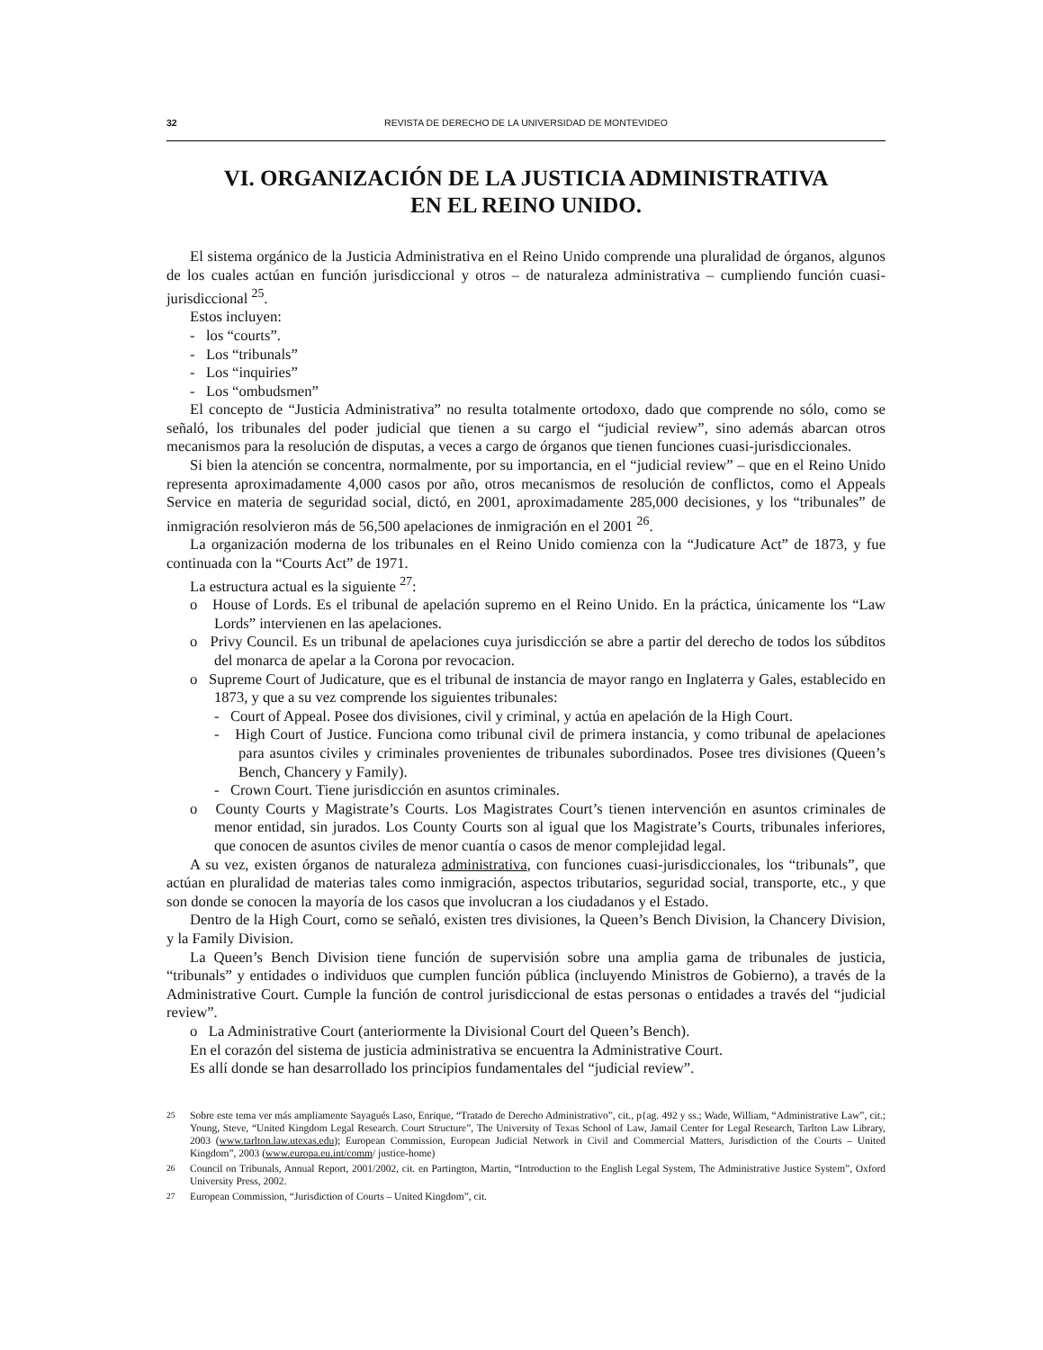32 REVISTA DE DERECHO DE LA UNIVERSIDAD DE MONTEVIDEO
VI. ORGANIZACIÓN DE LA JUSTICIA ADMINISTRATIVA
EN EL REINO UNIDO.
El sistema orgánico de la Justicia Administrativa en el Reino Unido comprende una pluralidad de órganos, algunos de los cuales actúan en función jurisdiccional y otros – de naturaleza administrativa – cumpliendo función cuasi-jurisdiccional <sup>25</sup>.
Estos incluyen:
- los “courts”.
- Los “tribunals”
- Los “inquiries”
- Los “ombudsmen”
El concepto de “Justicia Administrativa” no resulta totalmente ortodoxo, dado que comprende no sólo, como se señaló, los tribunales del poder judicial que tienen a su cargo el “judicial review”, sino además abarcan otros mecanismos para la resolución de disputas, a veces a cargo de órganos que tienen funciones cuasi-jurisdiccionales.
Si bien la atención se concentra, normalmente, por su importancia, en el “judicial review” – que en el Reino Unido representa aproximadamente 4,000 casos por año, otros mecanismos de resolución de conflictos, como el Appeals Service en materia de seguridad social, dictó, en 2001, aproximadamente 285,000 decisiones, y los “tribunales” de inmigración resolvieron más de 56,500 apelaciones de inmigración en el 2001 <sup>26</sup>.
La organización moderna de los tribunales en el Reino Unido comienza con la “Judicature Act” de 1873, y fue continuada con la “Courts Act” de 1971.
La estructura actual es la siguiente <sup>27</sup>:
o House of Lords. Es el tribunal de apelación supremo en el Reino Unido. En la práctica, únicamente los “Law Lords” intervienen en las apelaciones.
o Privy Council. Es un tribunal de apelaciones cuya jurisdicción se abre a partir del derecho de todos los súbditos del monarca de apelar a la Corona por revocacion.
o Supreme Court of Judicature, que es el tribunal de instancia de mayor rango en Inglaterra y Gales, establecido en 1873, y que a su vez comprende los siguientes tribunales:
- Court of Appeal. Posee dos divisiones, civil y criminal, y actúa en apelación de la High Court.
- High Court of Justice. Funciona como tribunal civil de primera instancia, y como tribunal de apelaciones para asuntos civiles y criminales provenientes de tribunales subordinados. Posee tres divisiones (Queen’s Bench, Chancery y Family).
- Crown Court. Tiene jurisdicción en asuntos criminales.
o County Courts y Magistrate’s Courts. Los Magistrates Court’s tienen intervención en asuntos criminales de menor entidad, sin jurados. Los County Courts son al igual que los Magistrate’s Courts, tribunales inferiores, que conocen de asuntos civiles de menor cuantía o casos de menor complejidad legal.
A su vez, existen órganos de naturaleza administrativa, con funciones cuasi-jurisdiccionales, los “tribunals”, que actúan en pluralidad de materias tales como inmigración, aspectos tributarios, seguridad social, transporte, etc., y que son donde se conocen la mayoría de los casos que involucran a los ciudadanos y el Estado.
Dentro de la High Court, como se señaló, existen tres divisiones, la Queen’s Bench Division, la Chancery Division, y la Family Division.
La Queen’s Bench Division tiene función de supervisión sobre una amplia gama de tribunales de justicia, “tribunals” y entidades o individuos que cumplen función pública (incluyendo Ministros de Gobierno), a través de la Administrative Court. Cumple la función de control jurisdiccional de estas personas o entidades a través del “judicial review”.
o La Administrative Court (anteriormente la Divisional Court del Queen’s Bench).
En el corazón del sistema de justicia administrativa se encuentra la Administrative Court.
Es allí donde se han desarrollado los principios fundamentales del “judicial review”.
<sup>25</sup> Sobre este tema ver más ampliamente Sayagués Laso, Enrique, “Tratado de Derecho Administrativo”, cit., p{ag. 492 y ss.; Wade, William, “Administrative Law”, cit.; Young, Steve, “United Kingdom Legal Research. Court Structure”, The University of Texas School of Law, Jamail Center for Legal Research, Tarlton Law Library, 2003 (www.tarlton.law.utexas.edu); European Commission, European Judicial Network in Civil and Commercial Matters, Jurisdiction of the Courts – United Kingdom”, 2003 (www.europa.eu.int/comm/ justice-home)
<sup>26</sup> Council on Tribunals, Annual Report, 2001/2002, cit. en Partington, Martin, “Introduction to the English Legal System, The Administrative Justice System”, Oxford University Press, 2002.
<sup>27</sup> European Commission, “Jurisdiction of Courts – United Kingdom”, cit.